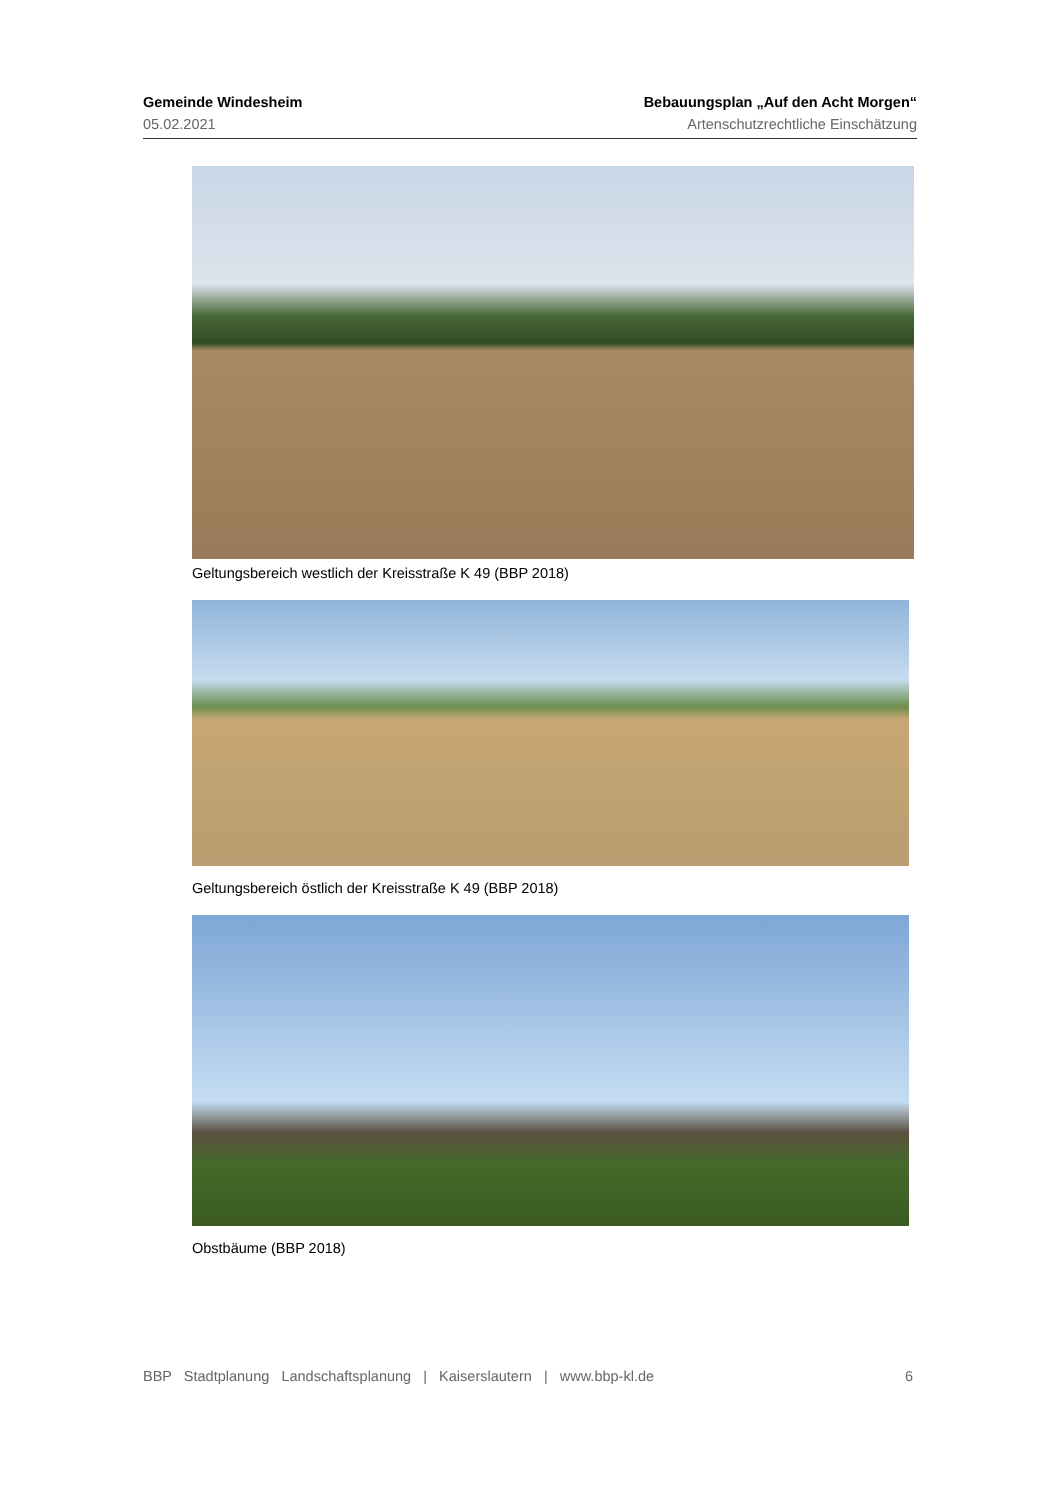Gemeinde Windesheim
05.02.2021
Bebauungsplan „Auf den Acht Morgen“
Artenschutzrechtliche Einschätzung
Geltungsbereich westlich der Kreisstraße K 49 (BBP 2018)
Geltungsbereich östlich der Kreisstraße K 49 (BBP 2018)
Obstbäume (BBP 2018)
BBP Stadtplanung Landschaftsplanung | Kaiserslautern | www.bbp-kl.de 6